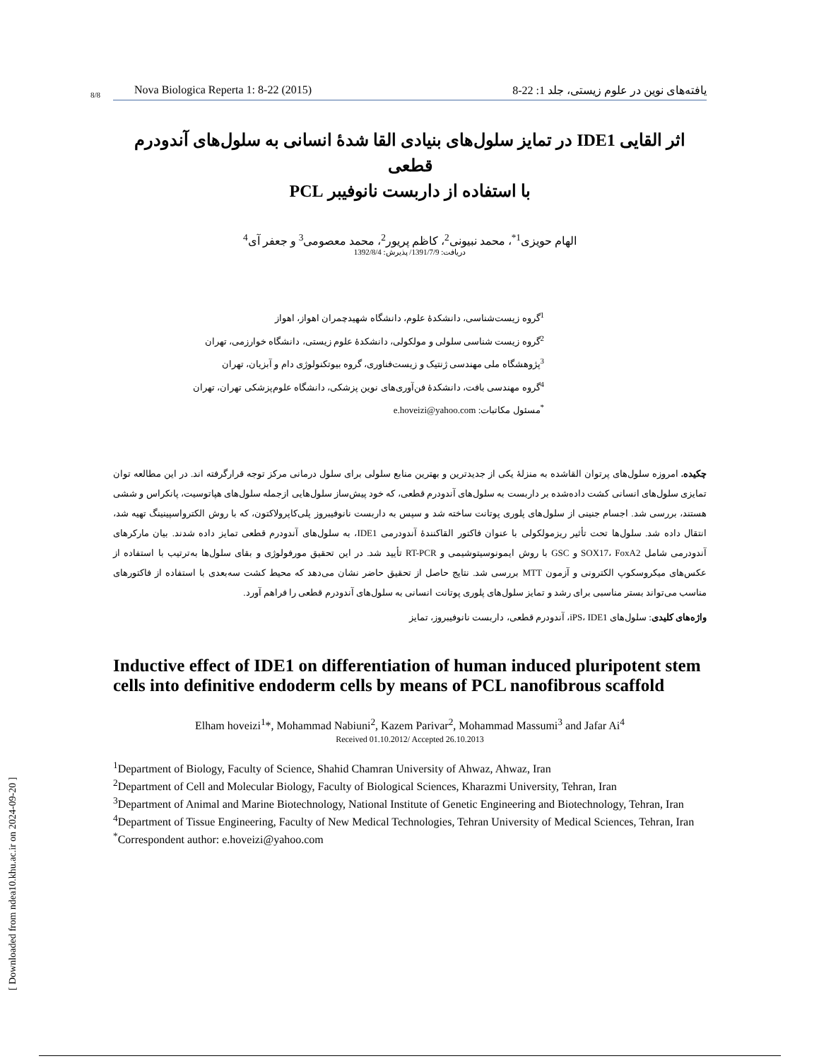8/8 Nova Biologica Reperta 1: 8-22 (2015) یافته‌های نوین در علوم زیستی، جلد 1: 22-8
اثر القایی IDE1 در تمایز سلول‌های بنیادی القا شدهٔ انسانی به سلول‌های آندودرم قطعی
با استفاده از داربست نانوفیبر PCL
الهام حویزی<sup>1*</sup>، محمد نبیونی<sup>2</sup>، کاظم پریور<sup>2</sup>، محمد معصومی<sup>3</sup> و جعفر آی<sup>4</sup>
دریافت: 1391/7/9/ پذیرش: 1392/8/4
<sup>1</sup> گروه زیست‌شناسی، دانشکدهٔ علوم، دانشگاه شهیدچمران اهواز، اهواز
<sup>2</sup> گروه زیست شناسی سلولی و مولکولی، دانشکدهٔ علوم زیستی، دانشگاه خوارزمی، تهران
<sup>3</sup> پژوهشگاه ملی مهندسی ژنتیک و زیست‌فناوری، گروه بیوتکنولوژی دام و آبزیان، تهران
<sup>4</sup> گروه مهندسی بافت، دانشکدهٔ فن‌آوری‌های نوین پزشکی، دانشگاه علوم‌پزشکی تهران، تهران
<sup>*</sup> مسئول مکاتبات: e.hoveizi@yahoo.com
چکیده. امروزه سلول‌های پرتوان القاشده به منزلهٔ یکی از جدیدترین و بهترین منابع سلولی برای سلول درمانی مرکز توجه قرارگرفته اند. در این مطالعه توان تمایزی سلول‌های انسانی کشت داده‌شده بر داربست به سلول‌های آندودرم قطعی، که خود پیش‌ساز سلول‌هایی ازجمله سلول‌های هپاتوسیت، پانکراس و ششی هستند، بررسی شد. اجسام جنینی از سلول‌های پلوری پوتانت ساخته شد و سپس به داربست نانوفیبروز پلی‌کاپرولاکتون، که با روش الکترواسپینینگ تهیه شد، انتقال داده شد. سلول‌ها تحت تأثیر ریزمولکولی با عنوان فاکتور القاکنندهٔ آندودرمی IDE1، به سلول‌های آندودرم قطعی تمایز داده شدند. بیان مارکرهای آندودرمی شامل SOX17، FoxA2 و GSC با روش ایمونوسیتوشیمی و RT-PCR تأیید شد. در این تحقیق مورفولوژی و بقای سلول‌ها به‌ترتیب با استفاده از عکس‌های میکروسکوپ الکترونی و آزمون MTT بررسی شد. نتایج حاصل از تحقیق حاضر نشان می‌دهد که محیط کشت سه‌بعدی با استفاده از فاکتورهای مناسب می‌تواند بستر مناسبی برای رشد و تمایز سلول‌های پلوری پوتانت انسانی به سلول‌های آندودرم قطعی را فراهم آورد.
واژه‌های کلیدی: سلول‌های iPS، IDE1، آندودرم قطعی، داربست نانوفیبروز، تمایز
Inductive effect of IDE1 on differentiation of human induced pluripotent stem cells into definitive endoderm cells by means of PCL nanofibrous scaffold
Elham hoveizi<sup>1</sup>*, Mohammad Nabiuni<sup>2</sup>, Kazem Parivar<sup>2</sup>, Mohammad Massumi<sup>3</sup> and Jafar Ai<sup>4</sup>
Received 01.10.2012/ Accepted 26.10.2013
<sup>1</sup> Department of Biology, Faculty of Science, Shahid Chamran University of Ahwaz, Ahwaz, Iran
<sup>2</sup> Department of Cell and Molecular Biology, Faculty of Biological Sciences, Kharazmi University, Tehran, Iran
<sup>3</sup> Department of Animal and Marine Biotechnology, National Institute of Genetic Engineering and Biotechnology, Tehran, Iran
<sup>4</sup> Department of Tissue Engineering, Faculty of New Medical Technologies, Tehran University of Medical Sciences, Tehran, Iran
<sup>*</sup> Correspondent author: e.hoveizi@yahoo.com
[ Downloaded from ndea10.khu.ac.ir on 2024-09-20 ]